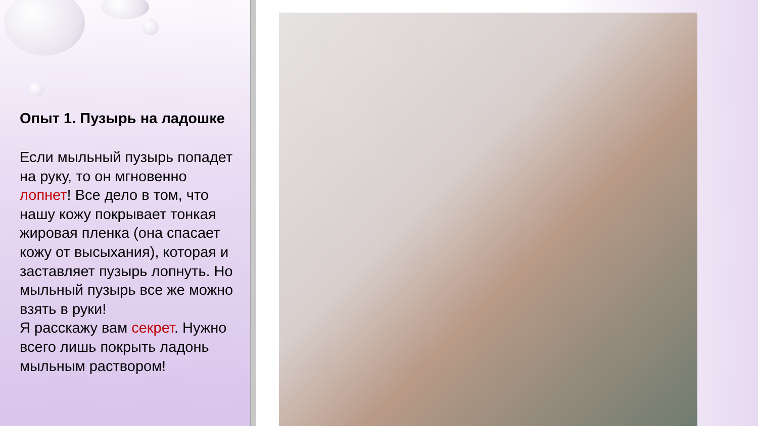Опыт 1. Пузырь на ладошке
Если мыльный пузырь попадет на руку, то он мгновенно лопнет! Все дело в том, что нашу кожу покрывает тонкая жировая пленка (она спасает кожу от высыхания), которая и заставляет пузырь лопнуть. Но мыльный пузырь все же можно взять в руки!
Я расскажу вам секрет. Нужно всего лишь покрыть ладонь мыльным раствором!